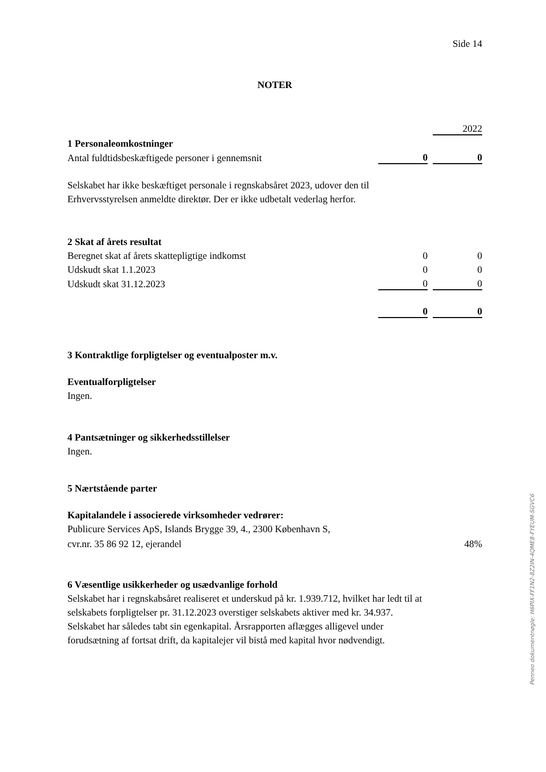Side 14
NOTER
| | | | 2022 |
| 1 Personaleomkostninger | | | |
| Antal fuldtidsbeskæftigede personer i gennemsnit | 0 | | 0 |
Selskabet har ikke beskæftiget personale i regnskabsåret 2023, udover den til
Erhvervsstyrelsen anmeldte direktør. Der er ikke udbetalt vederlag herfor.
| 2 Skat af årets resultat | | | |
| Beregnet skat af årets skattepligtige indkomst | 0 | | 0 |
| Udskudt skat 1.1.2023 | 0 | | 0 |
| Udskudt skat 31.12.2023 | 0 | | 0 |
| | 0 | | 0 |
3 Kontraktlige forpligtelser og eventualposter m.v.
Eventualforpligtelser
Ingen.
4 Pantsætninger og sikkerhedsstillelser
Ingen.
5 Nærtstående parter
Kapitalandele i associerede virksomheder vedrører:
Publicure Services ApS, Islands Brygge 39, 4., 2300 København S,
| cvr.nr. 35 86 92 12, ejerandel | 48% |
6 Væsentlige usikkerheder og usædvanlige forhold
Selskabet har i regnskabsåret realiseret et underskud på kr. 1.939.712, hvilket har ledt til at
selskabets forpligtelser pr. 31.12.2023 overstiger selskabets aktiver med kr. 34.937.
Selskabet har således tabt sin egenkapital. Årsrapporten aflægges alligevel under
forudsætning af fortsat drift, da kapitalejer vil bistå med kapital hvor nødvendigt.
Penneo dokumentnøgle: H6PIX-FF1N2-8Z2IN-4QME8-FYEUM-SGVC6